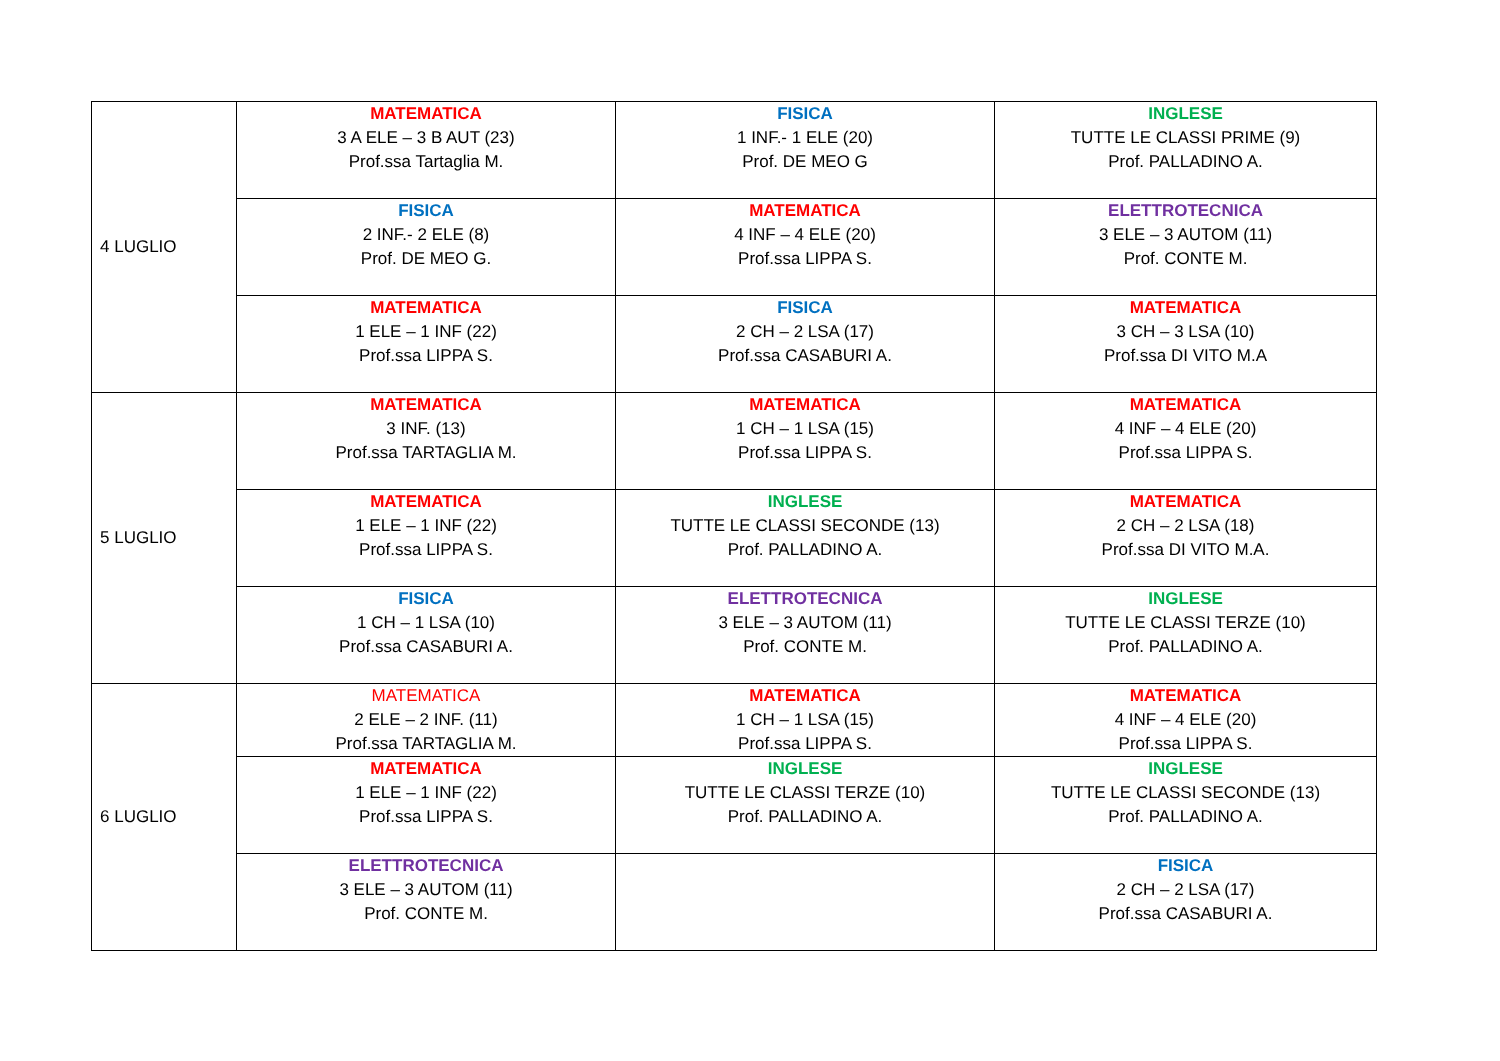| 4 LUGLIO | MATEMATICA 3 A ELE – 3 B AUT (23) Prof.ssa Tartaglia M. | FISICA 1 INF.- 1 ELE (20) Prof. DE MEO G | INGLESE TUTTE LE CLASSI PRIME (9) Prof. PALLADINO A. |
| | FISICA 2 INF.- 2 ELE (8) Prof. DE MEO G. | MATEMATICA 4 INF – 4 ELE (20) Prof.ssa LIPPA S. | ELETTROTECNICA 3 ELE – 3 AUTOM (11) Prof. CONTE M. |
| | MATEMATICA 1 ELE – 1 INF (22) Prof.ssa LIPPA S. | FISICA 2 CH – 2 LSA (17) Prof.ssa CASABURI A. | MATEMATICA 3 CH – 3 LSA (10) Prof.ssa DI VITO M.A |
| 5 LUGLIO | MATEMATICA 3 INF. (13) Prof.ssa TARTAGLIA M. | MATEMATICA 1 CH – 1 LSA (15) Prof.ssa LIPPA S. | MATEMATICA 4 INF – 4 ELE (20) Prof.ssa LIPPA S. |
| | MATEMATICA 1 ELE – 1 INF (22) Prof.ssa LIPPA S. | INGLESE TUTTE LE CLASSI SECONDE (13) Prof. PALLADINO A. | MATEMATICA 2 CH – 2 LSA (18) Prof.ssa DI VITO M.A. |
| | FISICA 1 CH – 1 LSA (10) Prof.ssa CASABURI A. | ELETTROTECNICA 3 ELE – 3 AUTOM (11) Prof. CONTE M. | INGLESE TUTTE LE CLASSI TERZE (10) Prof. PALLADINO A. |
| 6 LUGLIO | MATEMATICA 2 ELE – 2 INF. (11) Prof.ssa TARTAGLIA M. | MATEMATICA 1 CH – 1 LSA (15) Prof.ssa LIPPA S. | MATEMATICA 4 INF – 4 ELE (20) Prof.ssa LIPPA S. |
| | MATEMATICA 1 ELE – 1 INF (22) Prof.ssa LIPPA S. | INGLESE TUTTE LE CLASSI TERZE (10) Prof. PALLADINO A. | INGLESE TUTTE LE CLASSI SECONDE (13) Prof. PALLADINO A. |
| | ELETTROTECNICA 3 ELE – 3 AUTOM (11) Prof. CONTE M. | | FISICA 2 CH – 2 LSA (17) Prof.ssa CASABURI A. |